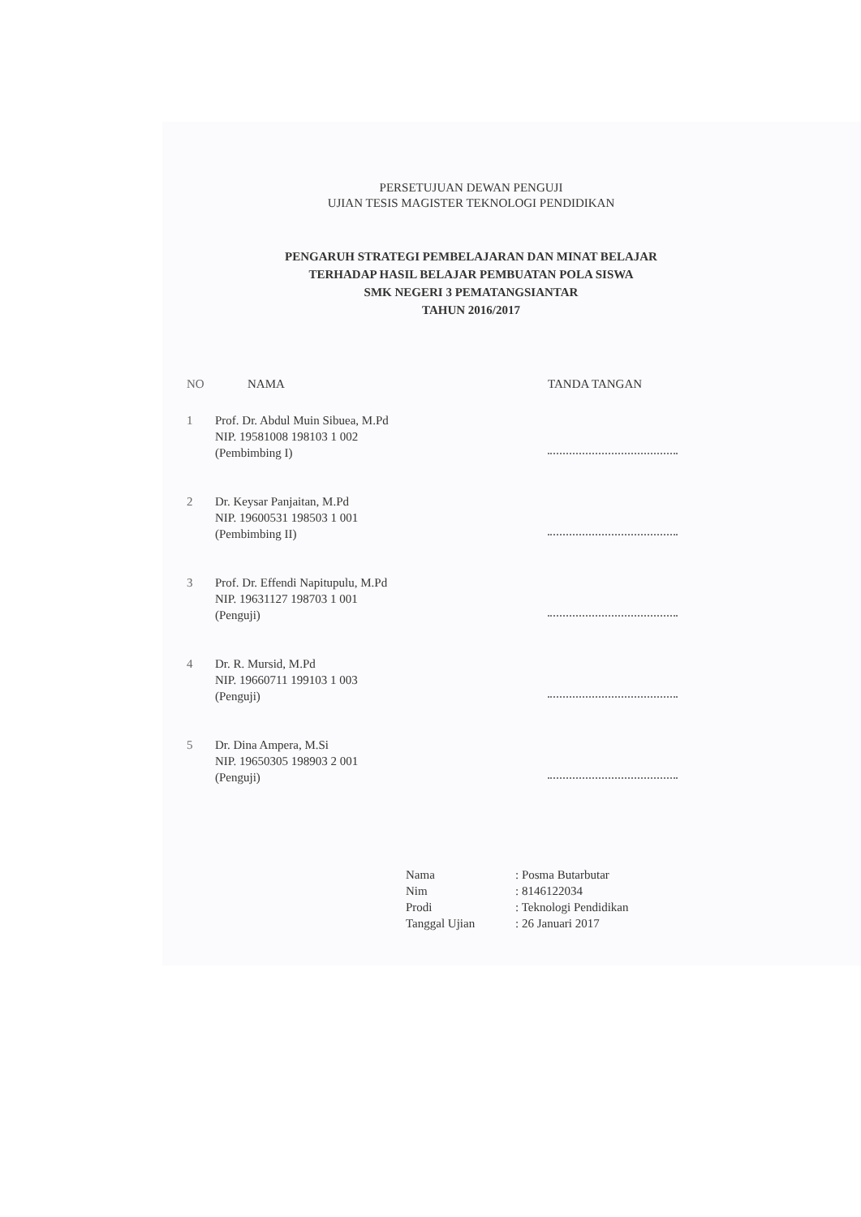PERSETUJUAN DEWAN PENGUJI
UJIAN TESIS MAGISTER TEKNOLOGI PENDIDIKAN
PENGARUH STRATEGI PEMBELAJARAN DAN MINAT BELAJAR
TERHADAP HASIL BELAJAR PEMBUATAN POLA SISWA
SMK NEGERI 3 PEMATANGSIANTAR
TAHUN 2016/2017
| NO | NAMA | TANDA TANGAN |
| --- | --- | --- |
| 1 | Prof. Dr. Abdul Muin Sibuea, M.Pd NIP. 19581008 198103 1 002 (Pembimbing I) | |
| 2 | Dr. Keysar Panjaitan, M.Pd NIP. 19600531 198503 1 001 (Pembimbing II) | |
| 3 | Prof. Dr. Effendi Napitupulu, M.Pd NIP. 19631127 198703 1 001 (Penguji) | |
| 4 | Dr. R. Mursid, M.Pd NIP. 19660711 199103 1 003 (Penguji) | |
| 5 | Dr. Dina Ampera, M.Si NIP. 19650305 198903 2 001 (Penguji) | |
| Nama | : Posma Butarbutar |
| Nim | : 8146122034 |
| Prodi | : Teknologi Pendidikan |
| Tanggal Ujian | : 26 Januari 2017 |